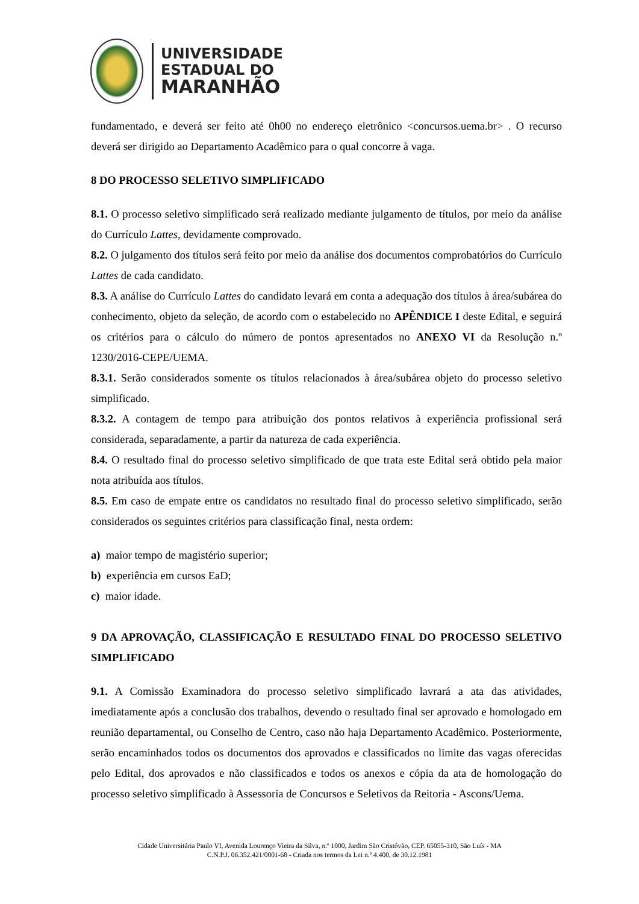UNIVERSIDADE
ESTADUAL DO
MARANHÃO
fundamentado, e deverá ser feito até 0h00 no endereço eletrônico <concursos.uema.br> . O recurso deverá ser dirigido ao Departamento Acadêmico para o qual concorre à vaga.
8 DO PROCESSO SELETIVO SIMPLIFICADO
8.1. O processo seletivo simplificado será realizado mediante julgamento de títulos, por meio da análise do Currículo Lattes, devidamente comprovado.
8.2. O julgamento dos títulos será feito por meio da análise dos documentos comprobatórios do Currículo Lattes de cada candidato.
8.3. A análise do Currículo Lattes do candidato levará em conta a adequação dos títulos à área/subárea do conhecimento, objeto da seleção, de acordo com o estabelecido no APÊNDICE I deste Edital, e seguirá os critérios para o cálculo do número de pontos apresentados no ANEXO VI da Resolução n.º 1230/2016-CEPE/UEMA.
8.3.1. Serão considerados somente os títulos relacionados à área/subárea objeto do processo seletivo simplificado.
8.3.2. A contagem de tempo para atribuição dos pontos relativos à experiência profissional será considerada, separadamente, a partir da natureza de cada experiência.
8.4. O resultado final do processo seletivo simplificado de que trata este Edital será obtido pela maior nota atribuída aos títulos.
8.5. Em caso de empate entre os candidatos no resultado final do processo seletivo simplificado, serão considerados os seguintes critérios para classificação final, nesta ordem:
a) maior tempo de magistério superior;
b) experiência em cursos EaD;
c) maior idade.
9 DA APROVAÇÃO, CLASSIFICAÇÃO E RESULTADO FINAL DO PROCESSO SELETIVO SIMPLIFICADO
9.1. A Comissão Examinadora do processo seletivo simplificado lavrará a ata das atividades, imediatamente após a conclusão dos trabalhos, devendo o resultado final ser aprovado e homologado em reunião departamental, ou Conselho de Centro, caso não haja Departamento Acadêmico. Posteriormente, serão encaminhados todos os documentos dos aprovados e classificados no limite das vagas oferecidas pelo Edital, dos aprovados e não classificados e todos os anexos e cópia da ata de homologação do processo seletivo simplificado à Assessoria de Concursos e Seletivos da Reitoria - Ascons/Uema.
Cidade Universitária Paulo VI, Avenida Lourenço Vieira da Silva, n.º 1000, Jardim São Cristóvão, CEP. 65055-310, São Luís - MA
C.N.P.J. 06.352.421/0001-68 - Criada nos termos da Lei n.º 4.400, de 30.12.1981